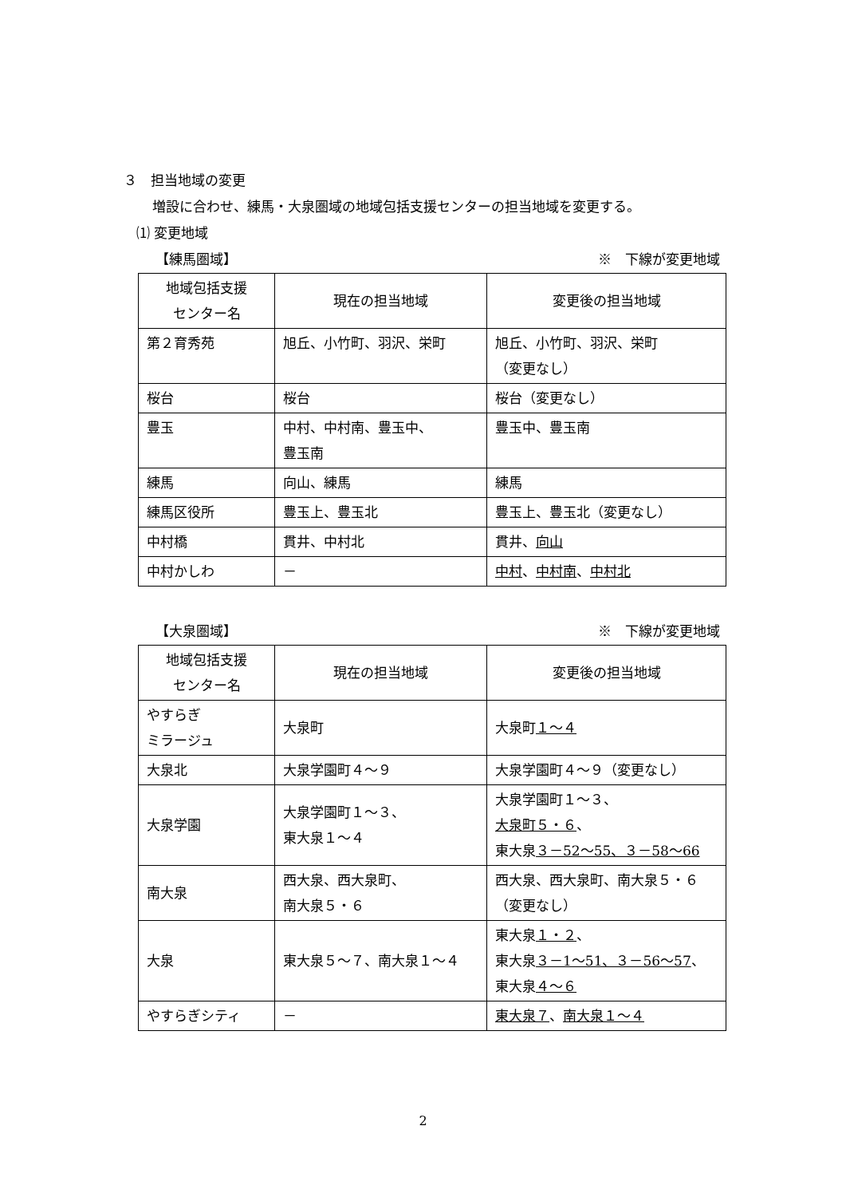３　担当地域の変更
増設に合わせ、練馬・大泉圏域の地域包括支援センターの担当地域を変更する。
⑴ 変更地域
【練馬圏域】 ※　下線が変更地域
| 地域包括支援 センター名 | 現在の担当地域 | 変更後の担当地域 |
| --- | --- | --- |
| 第２育秀苑 | 旭丘、小竹町、羽沢、栄町 | 旭丘、小竹町、羽沢、栄町 （変更なし） |
| 桜台 | 桜台 | 桜台（変更なし） |
| 豊玉 | 中村、中村南、豊玉中、 豊玉南 | 豊玉中、豊玉南 |
| 練馬 | 向山、練馬 | 練馬 |
| 練馬区役所 | 豊玉上、豊玉北 | 豊玉上、豊玉北（変更なし） |
| 中村橋 | 貫井、中村北 | 貫井、 向山 |
| 中村かしわ | － | 中村 、 中村南 、 中村北 |
【大泉圏域】 ※　下線が変更地域
| 地域包括支援 センター名 | 現在の担当地域 | 変更後の担当地域 |
| --- | --- | --- |
| やすらぎ ミラージュ | 大泉町 | 大泉町 １～４ |
| 大泉北 | 大泉学園町４～９ | 大泉学園町４～９（変更なし） |
| 大泉学園 | 大泉学園町１～３、 東大泉１～４ | 大泉学園町１～３、 大泉町５・６ 、 東大泉 ３－52～55、３－58～66 |
| 南大泉 | 西大泉、西大泉町、 南大泉５・６ | 西大泉、西大泉町、南大泉５・６ （変更なし） |
| 大泉 | 東大泉５～７、南大泉１～４ | 東大泉 １・２ 、 東大泉 ３－1～51、３－56～57 、 東大泉 ４～６ |
| やすらぎシティ | － | 東大泉７ 、 南大泉１～４ |
2